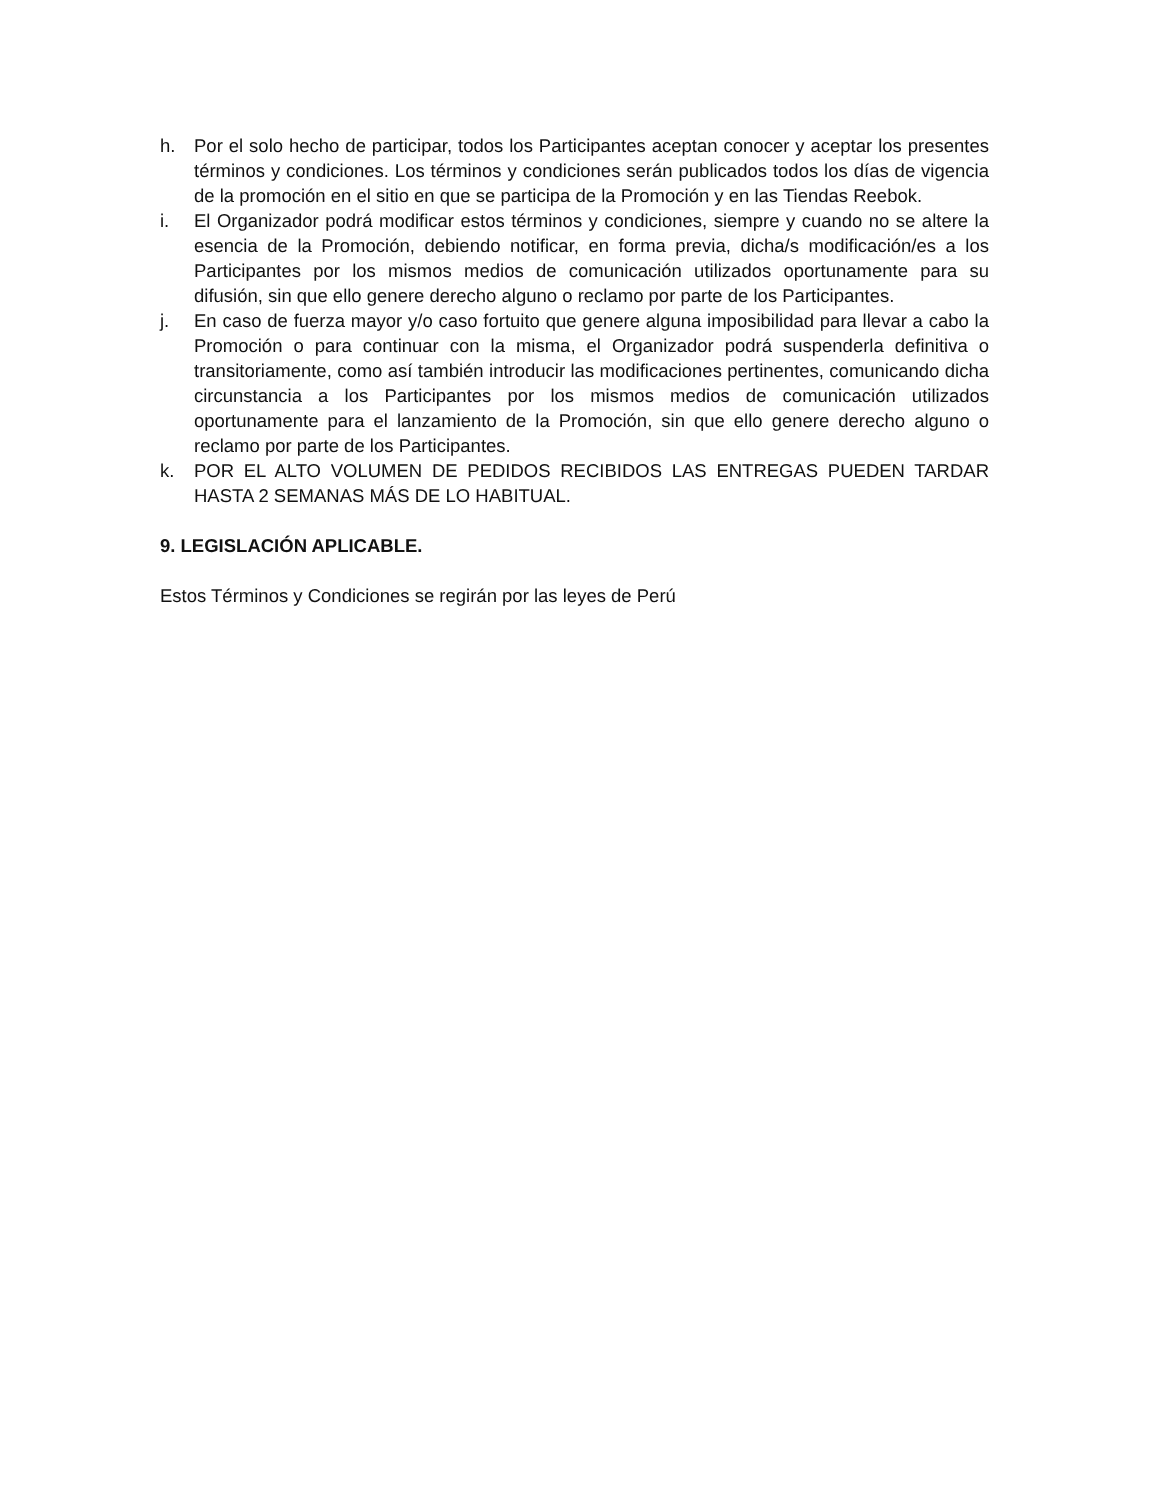h. Por el solo hecho de participar, todos los Participantes aceptan conocer y aceptar los presentes términos y condiciones. Los términos y condiciones serán publicados todos los días de vigencia de la promoción en el sitio en que se participa de la Promoción y en las Tiendas Reebok.
i. El Organizador podrá modificar estos términos y condiciones, siempre y cuando no se altere la esencia de la Promoción, debiendo notificar, en forma previa, dicha/s modificación/es a los Participantes por los mismos medios de comunicación utilizados oportunamente para su difusión, sin que ello genere derecho alguno o reclamo por parte de los Participantes.
j. En caso de fuerza mayor y/o caso fortuito que genere alguna imposibilidad para llevar a cabo la Promoción o para continuar con la misma, el Organizador podrá suspenderla definitiva o transitoriamente, como así también introducir las modificaciones pertinentes, comunicando dicha circunstancia a los Participantes por los mismos medios de comunicación utilizados oportunamente para el lanzamiento de la Promoción, sin que ello genere derecho alguno o reclamo por parte de los Participantes.
k. POR EL ALTO VOLUMEN DE PEDIDOS RECIBIDOS LAS ENTREGAS PUEDEN TARDAR HASTA 2 SEMANAS MÁS DE LO HABITUAL.
9. LEGISLACIÓN APLICABLE.
Estos Términos y Condiciones se regirán por las leyes de Perú